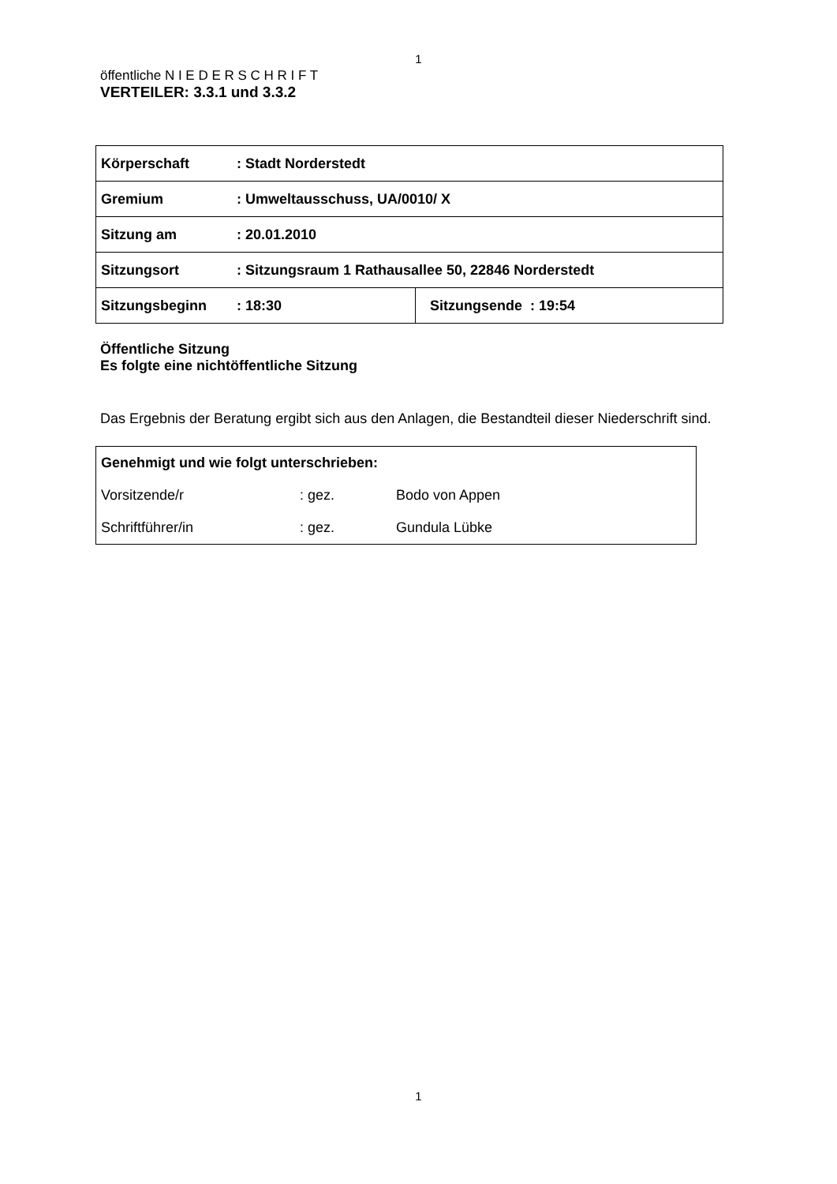1
öffentliche N I E D E R S C H R I F T
VERTEILER: 3.3.1 und 3.3.2
| Körperschaft | : Stadt Norderstedt | |
| Gremium | : Umweltausschuss, UA/0010/ X | |
| Sitzung am | : 20.01.2010 | |
| Sitzungsort | : Sitzungsraum 1 Rathausallee 50, 22846 Norderstedt | |
| Sitzungsbeginn | : 18:30 | Sitzungsende : 19:54 |
Öffentliche Sitzung
Es folgte eine nichtöffentliche Sitzung
Das Ergebnis der Beratung ergibt sich aus den Anlagen, die Bestandteil dieser Niederschrift sind.
| Genehmigt und wie folgt unterschrieben: | | |
| Vorsitzende/r | : gez. | Bodo von Appen |
| Schriftführer/in | : gez. | Gundula Lübke |
1